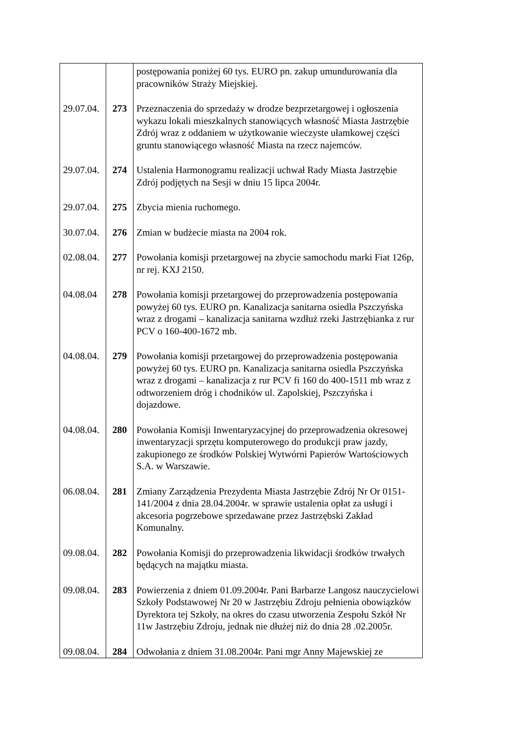| | | postępowania poniżej 60 tys. EURO pn. zakup umundurowania dla pracowników Straży Miejskiej. |
| 29.07.04. | 273 | Przeznaczenia do sprzedaży w drodze bezprzetargowej i ogłoszenia wykazu lokali mieszkalnych stanowiących własność Miasta Jastrzębie Zdrój wraz z oddaniem w użytkowanie wieczyste ułamkowej części gruntu stanowiącego własność Miasta na rzecz najemców. |
| 29.07.04. | 274 | Ustalenia Harmonogramu realizacji uchwał Rady Miasta Jastrzębie Zdrój podjętych na Sesji w dniu 15 lipca 2004r. |
| 29.07.04. | 275 | Zbycia mienia ruchomego. |
| 30.07.04. | 276 | Zmian w budżecie miasta na 2004 rok. |
| 02.08.04. | 277 | Powołania komisji przetargowej na zbycie samochodu marki Fiat 126p, nr rej. KXJ 2150. |
| 04.08.04 | 278 | Powołania komisji przetargowej do przeprowadzenia postępowania powyżej 60 tys. EURO pn. Kanalizacja sanitarna osiedla Pszczyńska wraz z drogami – kanalizacja sanitarna wzdłuż rzeki Jastrzębianka z rur PCV o 160-400-1672 mb. |
| 04.08.04. | 279 | Powołania komisji przetargowej do przeprowadzenia postępowania powyżej 60 tys. EURO pn. Kanalizacja sanitarna osiedla Pszczyńska wraz z drogami – kanalizacja z rur PCV fi 160 do 400-1511 mb wraz z odtworzeniem dróg i chodników ul. Zapolskiej, Pszczyńska i dojazdowe. |
| 04.08.04. | 280 | Powołania Komisji Inwentaryzacyjnej do przeprowadzenia okresowej inwentaryzacji sprzętu komputerowego do produkcji praw jazdy, zakupionego ze środków Polskiej Wytwórni Papierów Wartościowych S.A. w Warszawie. |
| 06.08.04. | 281 | Zmiany Zarządzenia Prezydenta Miasta Jastrzębie Zdrój Nr Or 0151-141/2004 z dnia 28.04.2004r. w sprawie ustalenia opłat za usługi i akcesoria pogrzebowe sprzedawane przez Jastrzębski Zakład Komunalny. |
| 09.08.04. | 282 | Powołania Komisji do przeprowadzenia likwidacji środków trwałych będących na majątku miasta. |
| 09.08.04. | 283 | Powierzenia z dniem 01.09.2004r. Pani Barbarze Langosz nauczycielowi Szkoły Podstawowej Nr 20 w Jastrzębiu Zdroju pełnienia obowiązków Dyrektora tej Szkoły, na okres do czasu utworzenia Zespołu Szkół Nr 11w Jastrzębiu Zdroju, jednak nie dłużej niż do dnia 28 .02.2005r. |
| 09.08.04. | 284 | Odwołania z dniem 31.08.2004r. Pani mgr Anny Majewskiej ze |